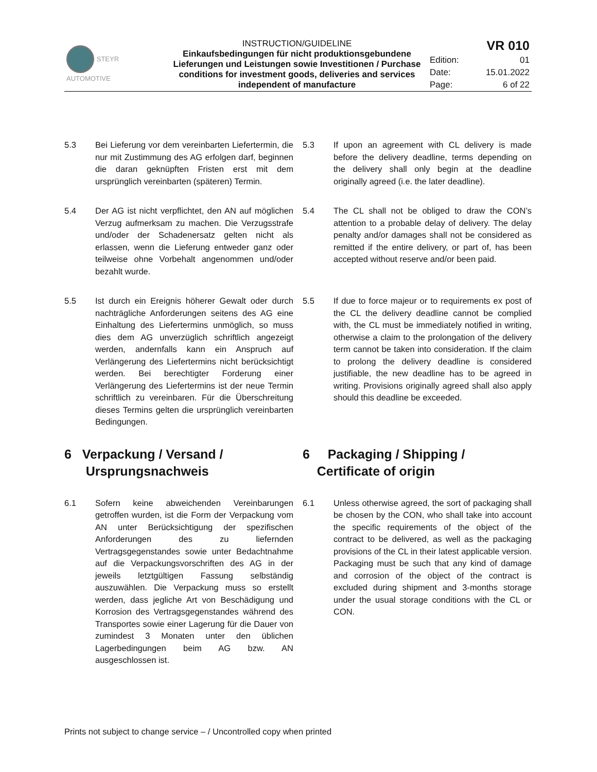| STEYR AUTOMOTIVE | INSTRUCTION/GUIDELINE Einkaufsbedingungen für nicht produktionsgebundene Lieferungen und Leistungen sowie Investitionen / Purchase conditions for investment goods, deliveries and services independent of manufacture | VR 010 | |
| | | Edition: | 01 |
| | | Date: | 15.01.2022 |
| | | Page: | 6 of 22 |
5.3 Bei Lieferung vor dem vereinbarten Liefertermin, die nur mit Zustimmung des AG erfolgen darf, beginnen die daran geknüpften Fristen erst mit dem ursprünglich vereinbarten (späteren) Termin.
5.3 If upon an agreement with CL delivery is made before the delivery deadline, terms depending on the delivery shall only begin at the deadline originally agreed (i.e. the later deadline).
5.4 Der AG ist nicht verpflichtet, den AN auf möglichen Verzug aufmerksam zu machen. Die Verzugsstrafe und/oder der Schadenersatz gelten nicht als erlassen, wenn die Lieferung entweder ganz oder teilweise ohne Vorbehalt angenommen und/oder bezahlt wurde.
5.4 The CL shall not be obliged to draw the CON’s attention to a probable delay of delivery. The delay penalty and/or damages shall not be considered as remitted if the entire delivery, or part of, has been accepted without reserve and/or been paid.
5.5 Ist durch ein Ereignis höherer Gewalt oder durch nachträgliche Anforderungen seitens des AG eine Einhaltung des Liefertermins unmöglich, so muss dies dem AG unverzüglich schriftlich angezeigt werden, andernfalls kann ein Anspruch auf Verlängerung des Liefertermins nicht berücksichtigt werden. Bei berechtigter Forderung einer Verlängerung des Liefertermins ist der neue Termin schriftlich zu vereinbaren. Für die Überschreitung dieses Termins gelten die ursprünglich vereinbarten Bedingungen.
5.5 If due to force majeur or to requirements ex post of the CL the delivery deadline cannot be complied with, the CL must be immediately notified in writing, otherwise a claim to the prolongation of the delivery term cannot be taken into consideration. If the claim to prolong the delivery deadline is considered justifiable, the new deadline has to be agreed in writing. Provisions originally agreed shall also apply should this deadline be exceeded.
6 Verpackung / Versand /
Ursprungsnachweis
6 Packaging / Shipping /
Certificate of origin
6.1 Sofern keine abweichenden Vereinbarungen getroffen wurden, ist die Form der Verpackung vom AN unter Berücksichtigung der spezifischen Anforderungen des zu liefernden Vertragsgegenstandes sowie unter Bedachtnahme auf die Verpackungsvorschriften des AG in der jeweils letztgültigen Fassung selbständig auszuwählen. Die Verpackung muss so erstellt werden, dass jegliche Art von Beschädigung und Korrosion des Vertragsgegenstandes während des Transportes sowie einer Lagerung für die Dauer von zumindest 3 Monaten unter den üblichen Lagerbedingungen beim AG bzw. AN ausgeschlossen ist.
6.1 Unless otherwise agreed, the sort of packaging shall be chosen by the CON, who shall take into account the specific requirements of the object of the contract to be delivered, as well as the packaging provisions of the CL in their latest applicable version. Packaging must be such that any kind of damage and corrosion of the object of the contract is excluded during shipment and 3-months storage under the usual storage conditions with the CL or CON.
Prints not subject to change service – / Uncontrolled copy when printed